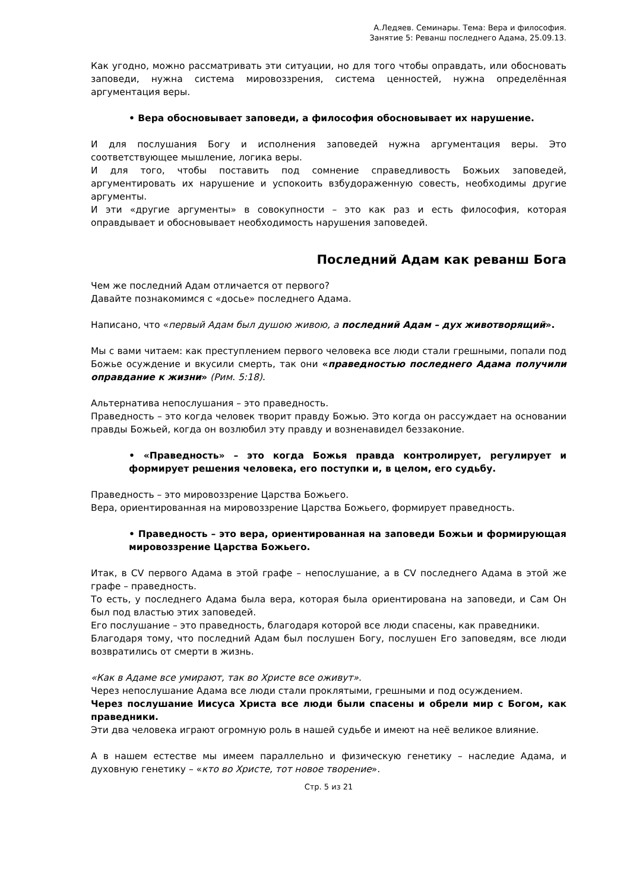А.Ледяев. Семинары. Тема: Вера и философия.
Занятие 5: Реванш последнего Адама, 25.09.13.
Как угодно, можно рассматривать эти ситуации, но для того чтобы оправдать, или обосновать заповеди, нужна система мировоззрения, система ценностей, нужна определённая аргументация веры.
• Вера обосновывает заповеди, а философия обосновывает их нарушение.
И для послушания Богу и исполнения заповедей нужна аргументация веры. Это соответствующее мышление, логика веры.
И для того, чтобы поставить под сомнение справедливость Божьих заповедей, аргументировать их нарушение и успокоить взбудораженную совесть, необходимы другие аргументы.
И эти «другие аргументы» в совокупности – это как раз и есть философия, которая оправдывает и обосновывает необходимость нарушения заповедей.
Последний Адам как реванш Бога
Чем же последний Адам отличается от первого?
Давайте познакомимся с «досье» последнего Адама.
Написано, что «первый Адам был душою живою, а последний Адам – дух животворящий».
Мы с вами читаем: как преступлением первого человека все люди стали грешными, попали под Божье осуждение и вкусили смерть, так они «праведностью последнего Адама получили оправдание к жизни» (Рим. 5:18).
Альтернатива непослушания – это праведность.
Праведность – это когда человек творит правду Божью. Это когда он рассуждает на основании правды Божьей, когда он возлюбил эту правду и возненавидел беззаконие.
• «Праведность» – это когда Божья правда контролирует, регулирует и формирует решения человека, его поступки и, в целом, его судьбу.
Праведность – это мировоззрение Царства Божьего.
Вера, ориентированная на мировоззрение Царства Божьего, формирует праведность.
• Праведность – это вера, ориентированная на заповеди Божьи и формирующая мировоззрение Царства Божьего.
Итак, в CV первого Адама в этой графе – непослушание, а в CV последнего Адама в этой же графе – праведность.
То есть, у последнего Адама была вера, которая была ориентирована на заповеди, и Сам Он был под властью этих заповедей.
Его послушание – это праведность, благодаря которой все люди спасены, как праведники.
Благодаря тому, что последний Адам был послушен Богу, послушен Его заповедям, все люди возвратились от смерти в жизнь.
«Как в Адаме все умирают, так во Христе все оживут».
Через непослушание Адама все люди стали проклятыми, грешными и под осуждением.
Через послушание Иисуса Христа все люди были спасены и обрели мир с Богом, как праведники.
Эти два человека играют огромную роль в нашей судьбе и имеют на неё великое влияние.
А в нашем естестве мы имеем параллельно и физическую генетику – наследие Адама, и духовную генетику – «кто во Христе, тот новое творение».
Стр. 5 из 21